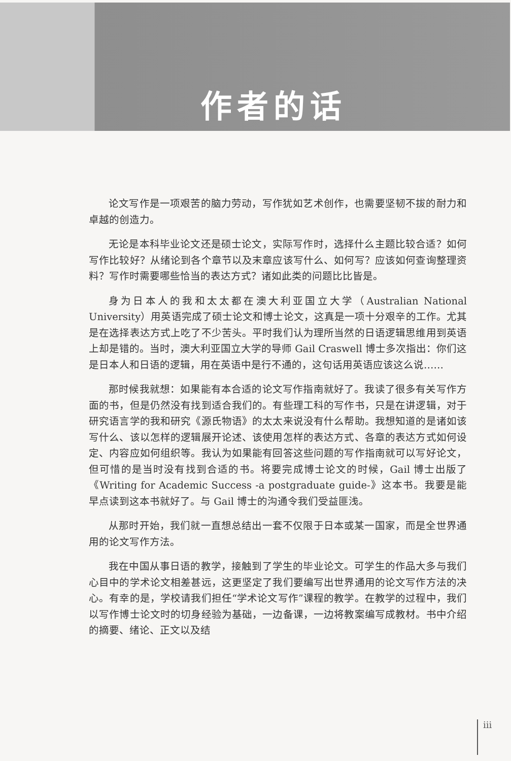作者的话
论文写作是一项艰苦的脑力劳动，写作犹如艺术创作，也需要坚韧不拔的耐力和卓越的创造力。
无论是本科毕业论文还是硕士论文，实际写作时，选择什么主题比较合适？如何写作比较好？从绪论到各个章节以及末章应该写什么、如何写？应该如何查询整理资料？写作时需要哪些恰当的表达方式？诸如此类的问题比比皆是。
身为日本人的我和太太都在澳大利亚国立大学（Australian National University）用英语完成了硕士论文和博士论文，这真是一项十分艰辛的工作。尤其是在选择表达方式上吃了不少苦头。平时我们认为理所当然的日语逻辑思维用到英语上却是错的。当时，澳大利亚国立大学的导师 Gail Craswell 博士多次指出：你们这是日本人和日语的逻辑，用在英语中是行不通的，这句话用英语应该这么说……
那时候我就想：如果能有本合适的论文写作指南就好了。我读了很多有关写作方面的书，但是仍然没有找到适合我们的。有些理工科的写作书，只是在讲逻辑，对于研究语言学的我和研究《源氏物语》的太太来说没有什么帮助。我想知道的是诸如该写什么、该以怎样的逻辑展开论述、该使用怎样的表达方式、各章的表达方式如何设定、内容应如何组织等。我认为如果能有回答这些问题的写作指南就可以写好论文，但可惜的是当时没有找到合适的书。将要完成博士论文的时候，Gail 博士出版了《Writing for Academic Success -a postgraduate guide-》这本书。我要是能早点读到这本书就好了。与 Gail 博士的沟通令我们受益匪浅。
从那时开始，我们就一直想总结出一套不仅限于日本或某一国家，而是全世界通用的论文写作方法。
我在中国从事日语的教学，接触到了学生的毕业论文。可学生的作品大多与我们心目中的学术论文相差甚远，这更坚定了我们要编写出世界通用的论文写作方法的决心。有幸的是，学校请我们担任“学术论文写作”课程的教学。在教学的过程中，我们以写作博士论文时的切身经验为基础，一边备课，一边将教案编写成教材。书中介绍的摘要、绪论、正文以及结
iii